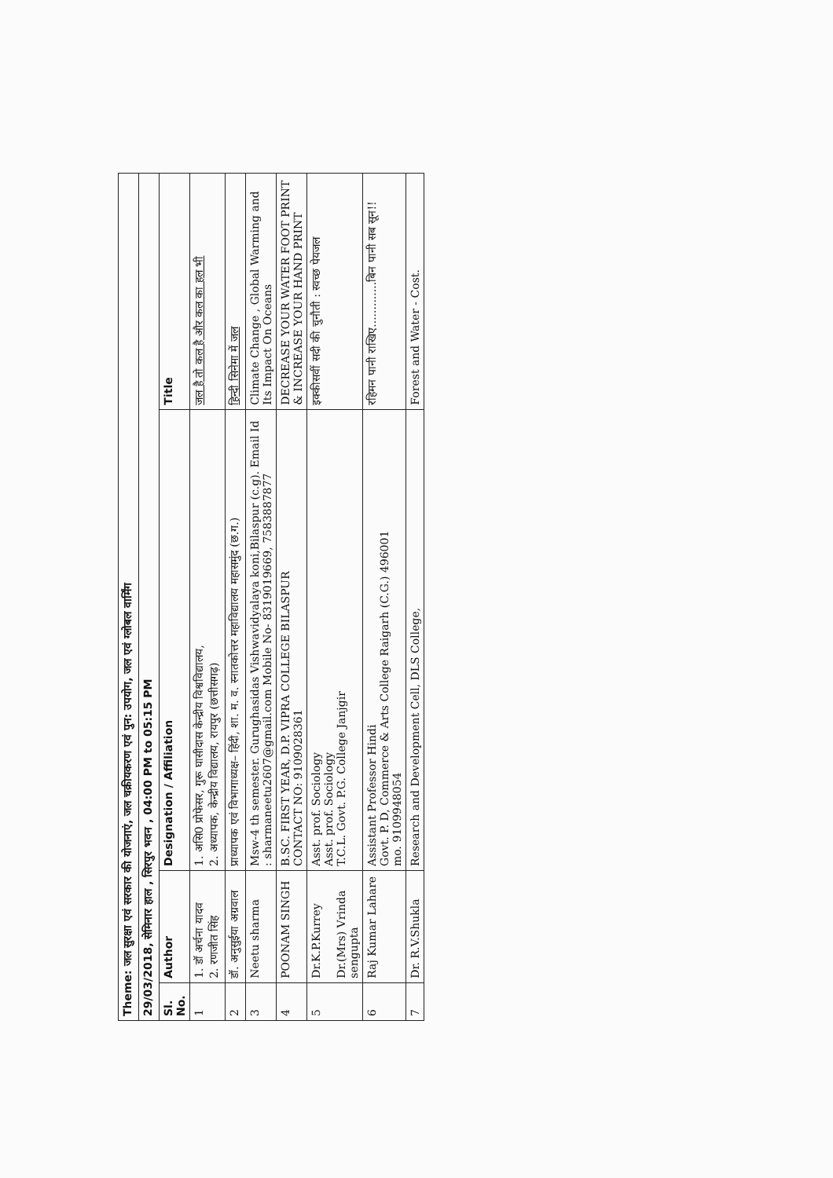| Theme: जल सुरक्षा एवं सरकार की योजनाएं, जल चक्रीयकरण एवं पुन: उपयोग, जल एवं ग्लोबल वार्मिंग | | | |
| 29/03/2018, सेमिनार हाल , सिरपुर भवन , 04:00 PM to 05:15 PM | | | |
| Sl. No. | Author | Designation / Affiliation | Title |
| 1 | 1. डॉ अर्चना यादव 2. रणजीत सिंह | 1. असि0 प्रोफेसर, गुरू घासीदास केन्द्रीय विश्वविद्यालय, 2. अध्यापक, केन्द्रीय विद्यालय, रायपुर (छत्तीसगढ़) | जल है तो कल है और कल का हल भी |
| 2 | डॉ. अनुसुईया अग्रवाल | प्राध्यापक एवं विभागाध्यक्ष– हिंदी, शा. म. व. स्नातकोत्तर महाविद्यालय महासमुंद (छ.ग.) | हिन्दी सिनेमा में जल |
| 3 | Neetu sharma | Msw-4 th semester. Gurughasidas Vishwavidyalaya koni,Bilaspur (c.g). Email Id : sharmaneetu2607@gmail.com Mobile No- 8319019669, 7583887877 | Climate Change , Global Warming and Its Impact On Oceans |
| 4 | POONAM SINGH | B.SC. FIRST YEAR, D.P. VIPRA COLLEGE BILASPUR CONTACT NO: 9109028361 | DECREASE YOUR WATER FOOT PRINT & INCREASE YOUR HAND PRINT |
| 5 | Dr.K.P.Kurrey Dr.(Mrs) Vrinda sengupta | Asst. prof. Sociology Asst. prof. Sociology T.C.L. Govt. P.G. College Janjgir | इक्कीसवीं सदी की चुनौती : स्वच्छ पेयजल |
| 6 | Raj Kumar Lahare | Assistant Professor Hindi Govt. P. D, Commerce & Arts College Raigarh (C.G.) 496001 mo. 9109948054 | रहिमन पानी राखिए.............बिन पानी सब सून!! |
| 7 | Dr. R.V.Shukla | Research and Development Cell, DLS College, | Forest and Water - Cost. |